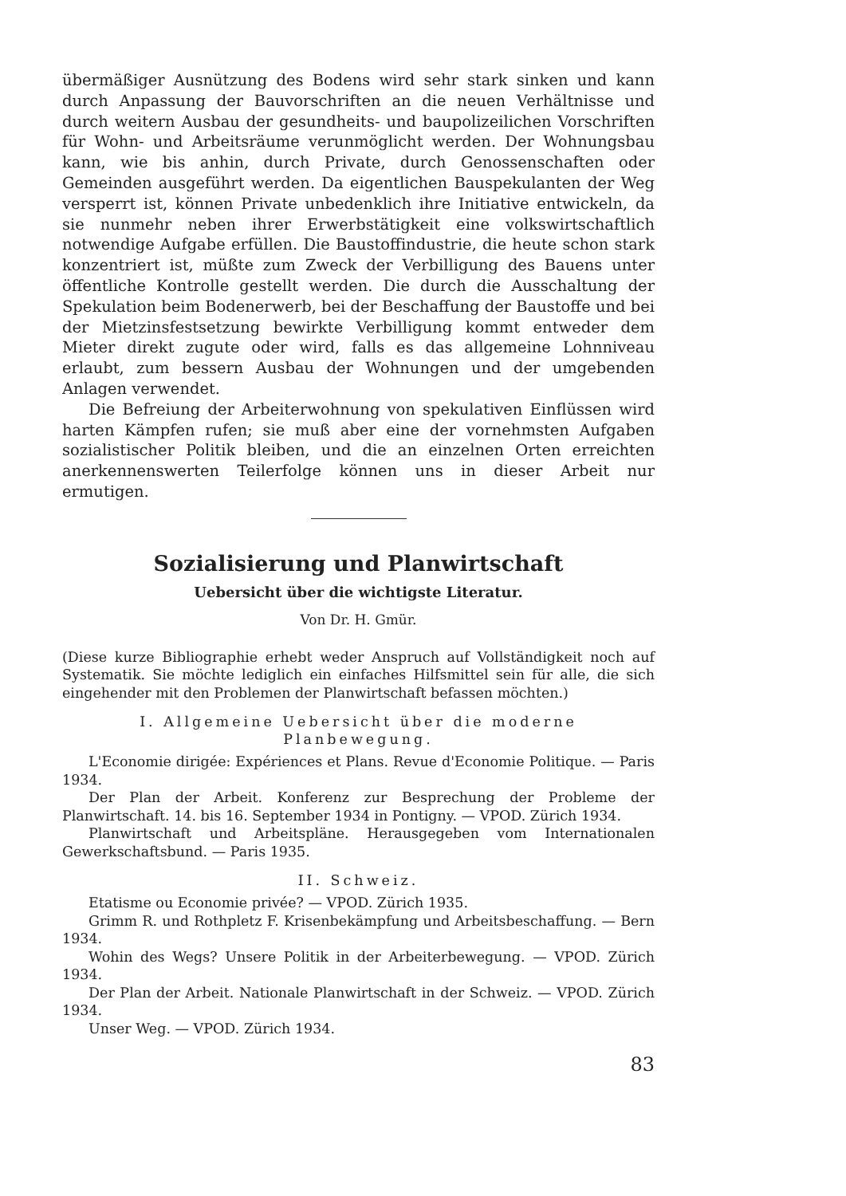übermäßiger Ausnützung des Bodens wird sehr stark sinken und kann durch Anpassung der Bauvorschriften an die neuen Verhältnisse und durch weitern Ausbau der gesundheits- und baupolizeilichen Vorschriften für Wohn- und Arbeitsräume verunmöglicht werden. Der Wohnungsbau kann, wie bis anhin, durch Private, durch Genossenschaften oder Gemeinden ausgeführt werden. Da eigentlichen Bauspekulanten der Weg versperrt ist, können Private unbedenklich ihre Initiative entwickeln, da sie nunmehr neben ihrer Erwerbstätigkeit eine volkswirtschaftlich notwendige Aufgabe erfüllen. Die Baustoffindustrie, die heute schon stark konzentriert ist, müßte zum Zweck der Verbilligung des Bauens unter öffentliche Kontrolle gestellt werden. Die durch die Ausschaltung der Spekulation beim Bodenerwerb, bei der Beschaffung der Baustoffe und bei der Mietzinsfestsetzung bewirkte Verbilligung kommt entweder dem Mieter direkt zugute oder wird, falls es das allgemeine Lohnniveau erlaubt, zum bessern Ausbau der Wohnungen und der umgebenden Anlagen verwendet.
Die Befreiung der Arbeiterwohnung von spekulativen Einflüssen wird harten Kämpfen rufen; sie muß aber eine der vornehmsten Aufgaben sozialistischer Politik bleiben, und die an einzelnen Orten erreichten anerkennenswerten Teilerfolge können uns in dieser Arbeit nur ermutigen.
Sozialisierung und Planwirtschaft
Uebersicht über die wichtigste Literatur.
Von Dr. H. Gmür.
(Diese kurze Bibliographie erhebt weder Anspruch auf Vollständigkeit noch auf Systematik. Sie möchte lediglich ein einfaches Hilfsmittel sein für alle, die sich eingehender mit den Problemen der Planwirtschaft befassen möchten.)
I. Allgemeine Uebersicht über die moderne
Planbewegung.
L'Economie dirigée: Expériences et Plans. Revue d'Economie Politique. — Paris 1934.
Der Plan der Arbeit. Konferenz zur Besprechung der Probleme der Planwirtschaft. 14. bis 16. September 1934 in Pontigny. — VPOD. Zürich 1934.
Planwirtschaft und Arbeitspläne. Herausgegeben vom Internationalen Gewerkschaftsbund. — Paris 1935.
II. Schweiz.
Etatisme ou Economie privée? — VPOD. Zürich 1935.
Grimm R. und Rothpletz F. Krisenbekämpfung und Arbeitsbeschaffung. — Bern 1934.
Wohin des Wegs? Unsere Politik in der Arbeiterbewegung. — VPOD. Zürich 1934.
Der Plan der Arbeit. Nationale Planwirtschaft in der Schweiz. — VPOD. Zürich 1934.
Unser Weg. — VPOD. Zürich 1934.
83